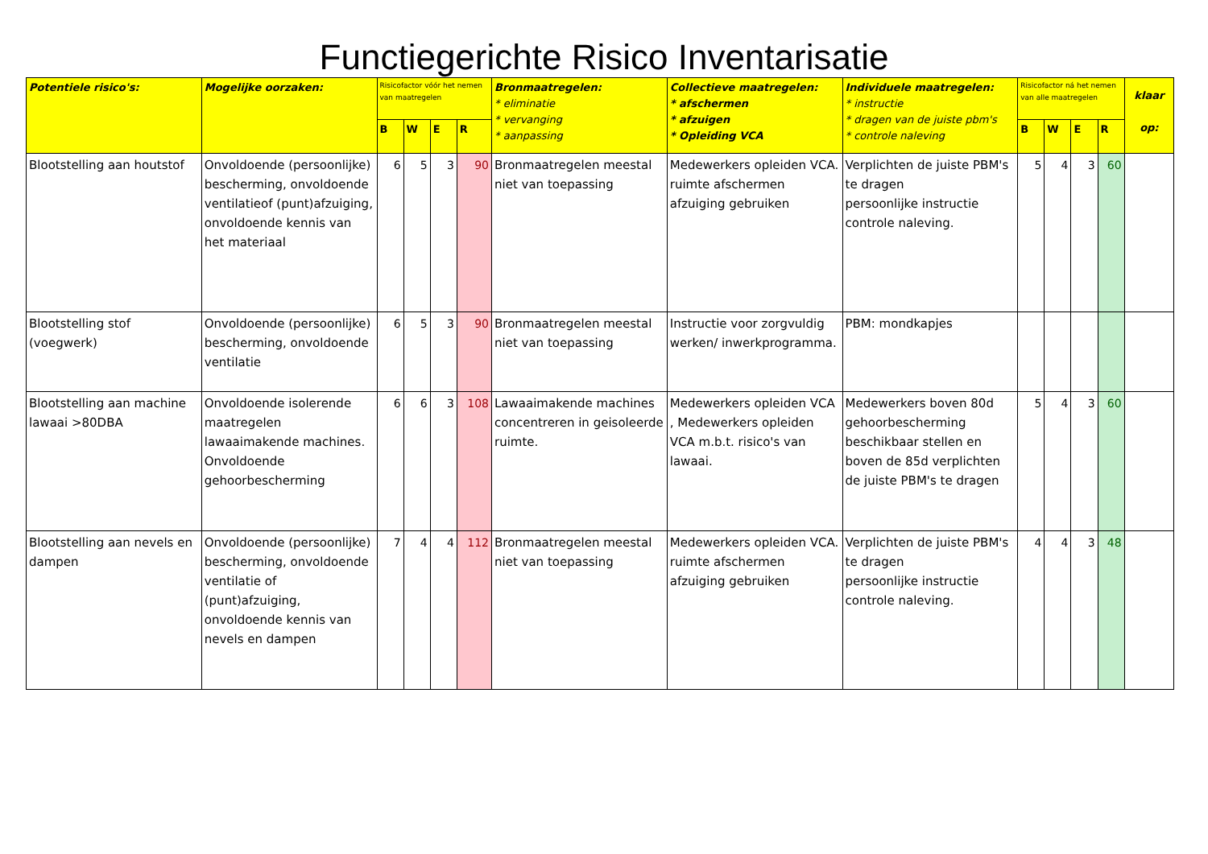Functiegerichte Risico Inventarisatie
| Potentiele risico's: | Mogelijke oorzaken: | Risicofactor vóór het nemen van maatregelen | | | | Bronmaatregelen: * eliminatie * vervanging * aanpassing | Collectieve maatregelen: * afschermen * afzuigen * Opleiding VCA | Individuele maatregelen: * instructie * dragen van de juiste pbm's * controle naleving | Risicofactor ná het nemen van alle maatregelen | | | | klaar op: |
| --- | --- | --- | --- | --- | --- | --- | --- | --- | --- | --- | --- | --- | --- |
| | | B | W | E | R | | | | B | W | E | R | |
| Blootstelling aan houtstof | Onvoldoende (persoonlijke) bescherming, onvoldoende ventilatieof (punt)afzuiging, onvoldoende kennis van het materiaal | 6 | 5 | 3 | 90 | Bronmaatregelen meestal niet van toepassing | Medewerkers opleiden VCA. ruimte afschermen afzuiging gebruiken | Verplichten de juiste PBM's te dragen persoonlijke instructie controle naleving. | 5 | 4 | 3 | 60 | |
| Blootstelling stof (voegwerk) | Onvoldoende (persoonlijke) bescherming, onvoldoende ventilatie | 6 | 5 | 3 | 90 | Bronmaatregelen meestal niet van toepassing | Instructie voor zorgvuldig werken/ inwerkprogramma. | PBM: mondkapjes | | | | | |
| Blootstelling aan machine lawaai >80DBA | Onvoldoende isolerende maatregelen lawaaimakende machines. Onvoldoende gehoorbescherming | 6 | 6 | 3 | 108 | Lawaaimakende machines concentreren in geisoleerde ruimte. | Medewerkers opleiden VCA , Medewerkers opleiden VCA m.b.t. risico's van lawaai. | Medewerkers boven 80d gehoorbescherming beschikbaar stellen en boven de 85d verplichten de juiste PBM's te dragen | 5 | 4 | 3 | 60 | |
| Blootstelling aan nevels en dampen | Onvoldoende (persoonlijke) bescherming, onvoldoende ventilatie of (punt)afzuiging, onvoldoende kennis van nevels en dampen | 7 | 4 | 4 | 112 | Bronmaatregelen meestal niet van toepassing | Medewerkers opleiden VCA. ruimte afschermen afzuiging gebruiken | Verplichten de juiste PBM's te dragen persoonlijke instructie controle naleving. | 4 | 4 | 3 | 48 | |